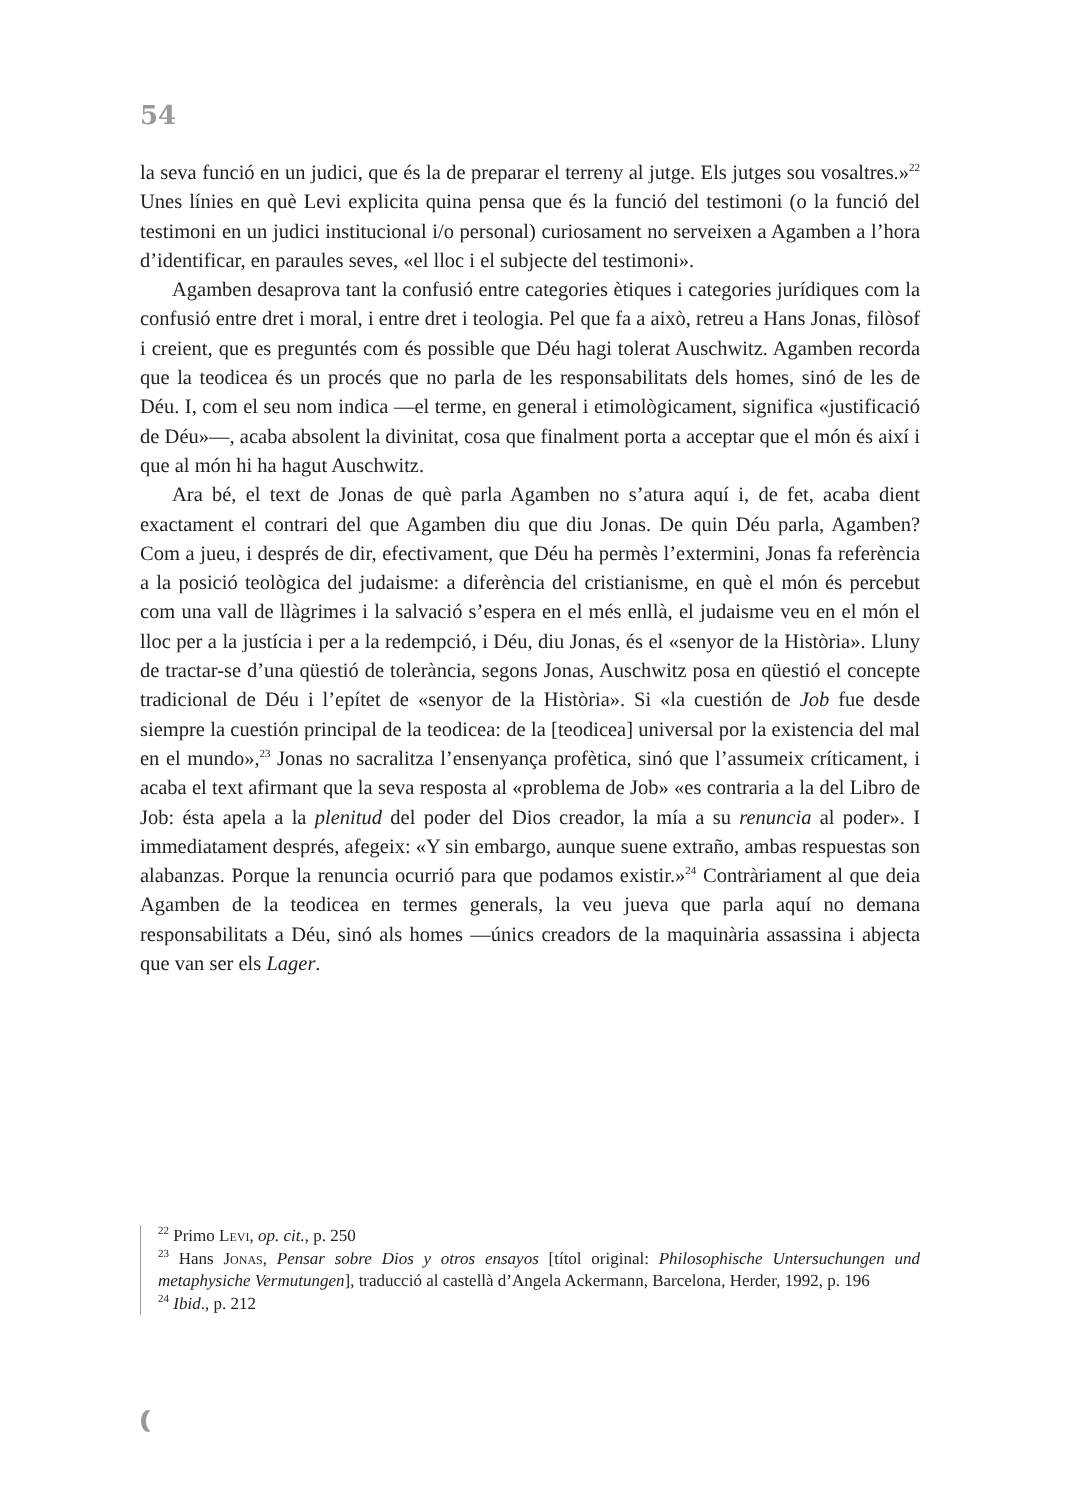54
la seva funció en un judici, que és la de preparar el terreny al jutge. Els jutges sou vosaltres.»<sup>22</sup> Unes línies en què Levi explicita quina pensa que és la funció del testimoni (o la funció del testimoni en un judici institucional i/o personal) curiosament no serveixen a Agamben a l’hora d’identificar, en paraules seves, «el lloc i el subjecte del testimoni».
Agamben desaprova tant la confusió entre categories ètiques i categories jurídiques com la confusió entre dret i moral, i entre dret i teologia. Pel que fa a això, retreu a Hans Jonas, filòsof i creient, que es preguntés com és possible que Déu hagi tolerat Auschwitz. Agamben recorda que la teodicea és un procés que no parla de les responsabilitats dels homes, sinó de les de Déu. I, com el seu nom indica —el terme, en general i etimològicament, significa «justificació de Déu»—, acaba absolent la divinitat, cosa que finalment porta a acceptar que el món és així i que al món hi ha hagut Auschwitz.
Ara bé, el text de Jonas de què parla Agamben no s’atura aquí i, de fet, acaba dient exactament el contrari del que Agamben diu que diu Jonas. De quin Déu parla, Agamben? Com a jueu, i després de dir, efectivament, que Déu ha permès l’extermini, Jonas fa referència a la posició teològica del judaisme: a diferència del cristianisme, en què el món és percebut com una vall de llàgrimes i la salvació s’espera en el més enllà, el judaisme veu en el món el lloc per a la justícia i per a la redempció, i Déu, diu Jonas, és el «senyor de la Història». Lluny de tractar-se d’una qüestió de tolerància, segons Jonas, Auschwitz posa en qüestió el concepte tradicional de Déu i l’epítet de «senyor de la Història». Si «la cuestión de Job fue desde siempre la cuestión principal de la teodicea: de la [teodicea] universal por la existencia del mal en el mundo»,<sup>23</sup> Jonas no sacralitza l’ensenyança profètica, sinó que l’assumeix críticament, i acaba el text afirmant que la seva resposta al «problema de Job» «es contraria a la del Libro de Job: ésta apela a la plenitud del poder del Dios creador, la mía a su renuncia al poder». I immediatament després, afegeix: «Y sin embargo, aunque suene extraño, ambas respuestas son alabanzas. Porque la renuncia ocurrió para que podamos existir.»<sup>24</sup> Contràriament al que deia Agamben de la teodicea en termes generals, la veu jueva que parla aquí no demana responsabilitats a Déu, sinó als homes —únics creadors de la maquinària assassina i abjecta que van ser els Lager.
<sup>22</sup> Primo Levi, op. cit., p. 250
<sup>23</sup> Hans Jonas, Pensar sobre Dios y otros ensayos [títol original: Philosophische Untersuchungen und metaphysiche Vermutungen], traducció al castellà d’Angela Ackermann, Barcelona, Herder, 1992, p. 196
<sup>24</sup> Ibid., p. 212